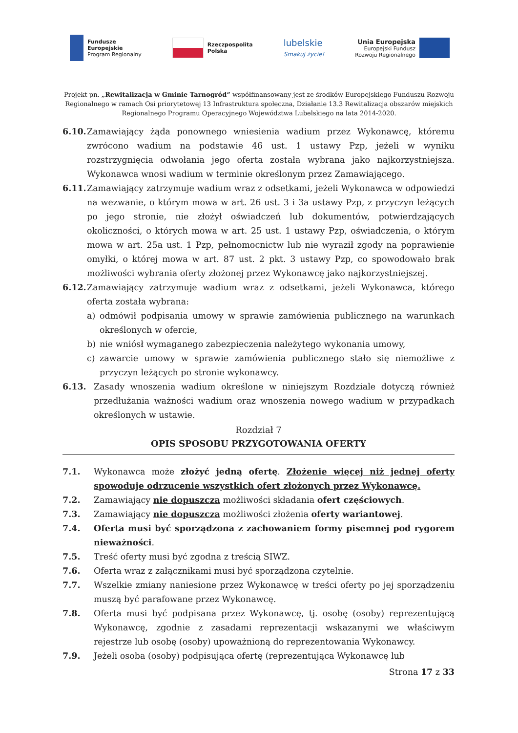Fundusze
Europejskie
Program Regionalny
Rzeczpospolita
Polska
lubelskie
Smakuj życie!
Unia Europejska
Europejski Fundusz
Rozwoju Regionalnego
Projekt pn. „Rewitalizacja w Gminie Tarnogród” współfinansowany jest ze środków Europejskiego Funduszu Rozwoju Regionalnego w ramach Osi priorytetowej 13 Infrastruktura społeczna, Działanie 13.3 Rewitalizacja obszarów miejskich Regionalnego Programu Operacyjnego Województwa Lubelskiego na lata 2014-2020.
6.10. Zamawiający żąda ponownego wniesienia wadium przez Wykonawcę, któremu zwrócono wadium na podstawie 46 ust. 1 ustawy Pzp, jeżeli w wyniku rozstrzygnięcia odwołania jego oferta została wybrana jako najkorzystniejsza. Wykonawca wnosi wadium w terminie określonym przez Zamawiającego.
6.11. Zamawiający zatrzymuje wadium wraz z odsetkami, jeżeli Wykonawca w odpowiedzi na wezwanie, o którym mowa w art. 26 ust. 3 i 3a ustawy Pzp, z przyczyn leżących po jego stronie, nie złożył oświadczeń lub dokumentów, potwierdzających okoliczności, o których mowa w art. 25 ust. 1 ustawy Pzp, oświadczenia, o którym mowa w art. 25a ust. 1 Pzp, pełnomocnictw lub nie wyraził zgody na poprawienie omyłki, o której mowa w art. 87 ust. 2 pkt. 3 ustawy Pzp, co spowodowało brak możliwości wybrania oferty złożonej przez Wykonawcę jako najkorzystniejszej.
6.12. Zamawiający zatrzymuje wadium wraz z odsetkami, jeżeli Wykonawca, którego oferta została wybrana:
a) odmówił podpisania umowy w sprawie zamówienia publicznego na warunkach określonych w ofercie,
b) nie wniósł wymaganego zabezpieczenia należytego wykonania umowy,
c) zawarcie umowy w sprawie zamówienia publicznego stało się niemożliwe z przyczyn leżących po stronie wykonawcy.
6.13. Zasady wnoszenia wadium określone w niniejszym Rozdziale dotyczą również przedłużania ważności wadium oraz wnoszenia nowego wadium w przypadkach określonych w ustawie.
Rozdział 7
OPIS SPOSOBU PRZYGOTOWANIA OFERTY
7.1. Wykonawca może złożyć jedną ofertę. Złożenie więcej niż jednej oferty spowoduje odrzucenie wszystkich ofert złożonych przez Wykonawcę.
7.2. Zamawiający nie dopuszcza możliwości składania ofert częściowych.
7.3. Zamawiający nie dopuszcza możliwości złożenia oferty wariantowej.
7.4. Oferta musi być sporządzona z zachowaniem formy pisemnej pod rygorem nieważności.
7.5. Treść oferty musi być zgodna z treścią SIWZ.
7.6. Oferta wraz z załącznikami musi być sporządzona czytelnie.
7.7. Wszelkie zmiany naniesione przez Wykonawcę w treści oferty po jej sporządzeniu muszą być parafowane przez Wykonawcę.
7.8. Oferta musi być podpisana przez Wykonawcę, tj. osobę (osoby) reprezentującą Wykonawcę, zgodnie z zasadami reprezentacji wskazanymi we właściwym rejestrze lub osobę (osoby) upoważnioną do reprezentowania Wykonawcy.
7.9. Jeżeli osoba (osoby) podpisująca ofertę (reprezentująca Wykonawcę lub
Strona 17 z 33